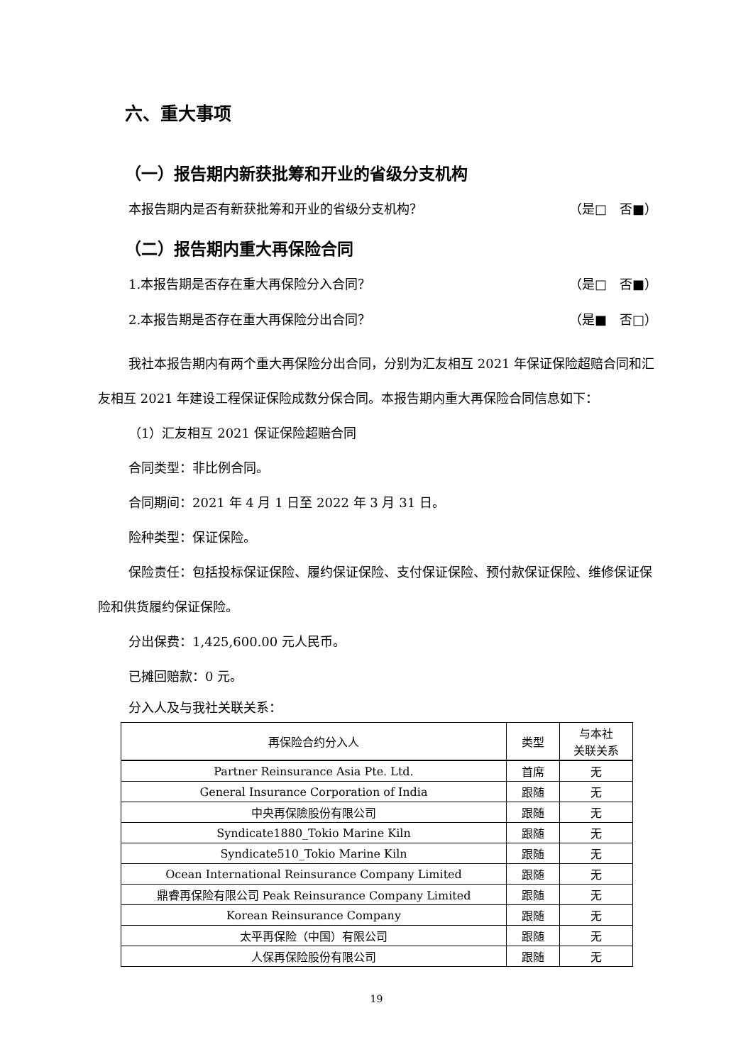六、重大事项
（一）报告期内新获批筹和开业的省级分支机构
本报告期内是否有新获批筹和开业的省级分支机构？ （是□　否■）
（二）报告期内重大再保险合同
1.本报告期是否存在重大再保险分入合同？ （是□　否■）
2.本报告期是否存在重大再保险分出合同？ （是■　否□）
我社本报告期内有两个重大再保险分出合同，分别为汇友相互 2021 年保证保险超赔合同和汇友相互 2021 年建设工程保证保险成数分保合同。本报告期内重大再保险合同信息如下：
（1）汇友相互 2021 保证保险超赔合同
合同类型：非比例合同。
合同期间：2021 年 4 月 1 日至 2022 年 3 月 31 日。
险种类型：保证保险。
保险责任：包括投标保证保险、履约保证保险、支付保证保险、预付款保证保险、维修保证保险和供货履约保证保险。
分出保费：1,425,600.00 元人民币。
已摊回赔款：0 元。
分入人及与我社关联关系：
| 再保险合约分入人 | 类型 | 与本社 关联关系 |
| --- | --- | --- |
| Partner Reinsurance Asia Pte. Ltd. | 首席 | 无 |
| General Insurance Corporation of India | 跟随 | 无 |
| 中央再保險股份有限公司 | 跟随 | 无 |
| Syndicate1880_Tokio Marine Kiln | 跟随 | 无 |
| Syndicate510_Tokio Marine Kiln | 跟随 | 无 |
| Ocean International Reinsurance Company Limited | 跟随 | 无 |
| 鼎睿再保险有限公司 Peak Reinsurance Company Limited | 跟随 | 无 |
| Korean Reinsurance Company | 跟随 | 无 |
| 太平再保险（中国）有限公司 | 跟随 | 无 |
| 人保再保险股份有限公司 | 跟随 | 无 |
19